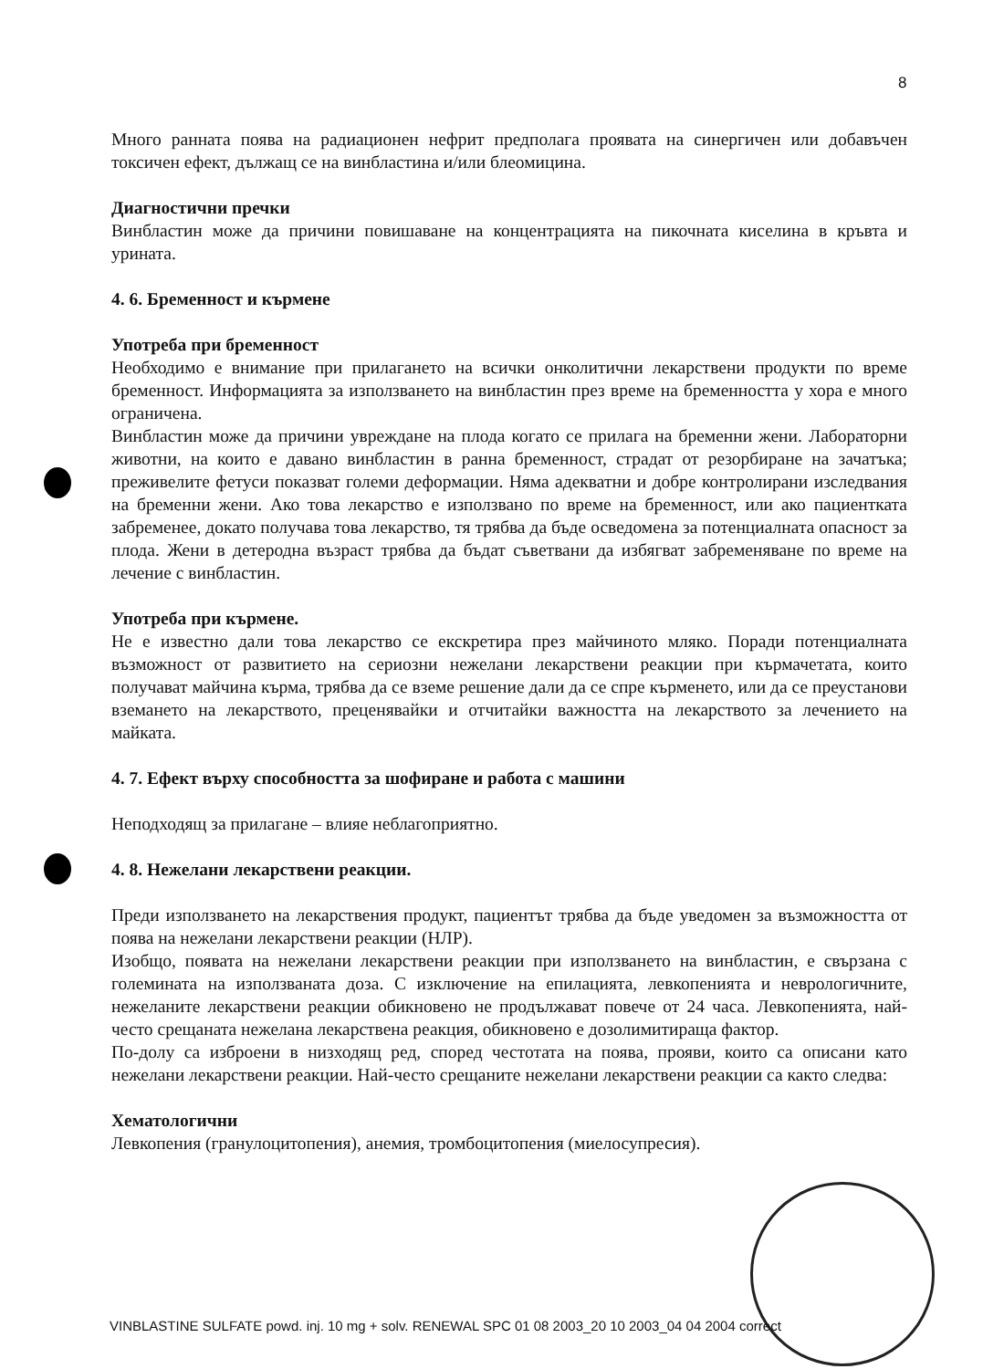8
Много ранната поява на радиационен нефрит предполага проявата на синергичен или добавъчен токсичен ефект, дължащ се на винбластина и/или блеомицина.
Диагностични пречки
Винбластин може да причини повишаване на концентрацията на пикочната киселина в кръвта и урината.
4. 6. Бременност и кърмене
Употреба при бременност
Необходимо е внимание при прилагането на всички онколитични лекарствени продукти по време бременност. Информацията за използването на винбластин през време на бременността у хора е много ограничена.
Винбластин може да причини увреждане на плода когато се прилага на бременни жени. Лабораторни животни, на които е давано винбластин в ранна бременност, страдат от резорбиране на зачатъка; преживелите фетуси показват големи деформации. Няма адекватни и добре контролирани изследвания на бременни жени. Ако това лекарство е използвано по време на бременност, или ако пациентката забременее, докато получава това лекарство, тя трябва да бъде осведомена за потенциалната опасност за плода. Жени в детеродна възраст трябва да бъдат съветвани да избягват забременяване по време на лечение с винбластин.
Употреба при кърмене.
Не е известно дали това лекарство се екскретира през майчиното мляко. Поради потенциалната възможност от развитието на сериозни нежелани лекарствени реакции при кърмачетата, които получават майчина кърма, трябва да се вземе решение дали да се спре кърменето, или да се преустанови вземането на лекарството, преценявайки и отчитайки важността на лекарството за лечението на майката.
4. 7. Ефект върху способността за шофиране и работа с машини
Неподходящ за прилагане – влияе неблагоприятно.
4. 8. Нежелани лекарствени реакции.
Преди използването на лекарствения продукт, пациентът трябва да бъде уведомен за възможността от поява на нежелани лекарствени реакции (НЛР).
Изобщо, появата на нежелани лекарствени реакции при използването на винбластин, е свързана с големината на използваната доза. С изключение на епилацията, левкопенията и неврологичните, нежеланите лекарствени реакции обикновено не продължават повече от 24 часа. Левкопенията, най-често срещаната нежелана лекарствена реакция, обикновено е дозолимитираща фактор.
По-долу са изброени в низходящ ред, според честотата на поява, прояви, които са описани като нежелани лекарствени реакции. Най-често срещаните нежелани лекарствени реакции са както следва:
Хематологични
Левкопения (гранулоцитопения), анемия, тромбоцитопения (миелосупресия).
VINBLASTINE SULFATE powd. inj. 10 mg + solv. RENEWAL SPC 01 08 2003_20 10 2003_04 04 2004 correct